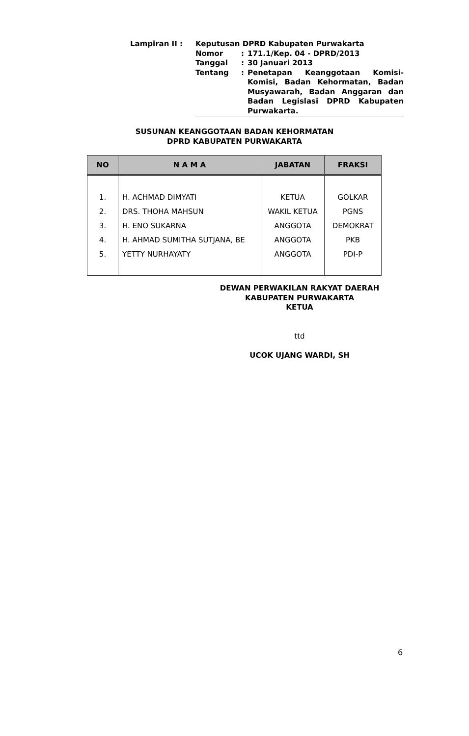| Lampiran II : | Keputusan DPRD Kabupaten Purwakarta | | |
| | Nomor | : | 171.1/Kep. 04 - DPRD/2013 |
| | Tanggal | : | 30 Januari 2013 |
| | Tentang | : | Penetapan Keanggotaan Komisi-Komisi, Badan Kehormatan, Badan Musyawarah, Badan Anggaran dan Badan Legislasi DPRD Kabupaten Purwakarta. |
SUSUNAN KEANGGOTAAN BADAN KEHORMATAN
DPRD KABUPATEN PURWAKARTA
| NO | N A M A | JABATAN | FRAKSI |
| --- | --- | --- | --- |
| 1. | H. ACHMAD DIMYATI | KETUA | GOLKAR |
| 2. | DRS. THOHA MAHSUN | WAKIL KETUA | PGNS |
| 3. | H. ENO SUKARNA | ANGGOTA | DEMOKRAT |
| 4. | H. AHMAD SUMITHA SUTJANA, BE | ANGGOTA | PKB |
| 5. | YETTY NURHAYATY | ANGGOTA | PDI-P |
DEWAN PERWAKILAN RAKYAT DAERAH
KABUPATEN PURWAKARTA
KETUA
ttd
UCOK UJANG WARDI, SH
6